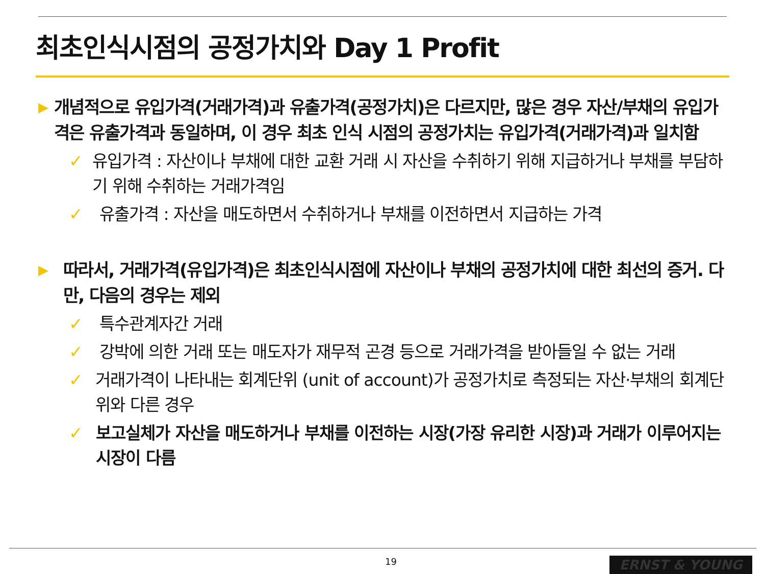최초인식시점의 공정가치와 Day 1 Profit
▶
개념적으로 유입가격(거래가격)과 유출가격(공정가치)은 다르지만, 많은 경우 자산/부채의 유입가격은 유출가격과 동일하며, 이 경우 최초 인식 시점의 공정가치는 유입가격(거래가격)과 일치함
✓ 유입가격 : 자산이나 부채에 대한 교환 거래 시 자산을 수취하기 위해 지급하거나 부채를 부담하기 위해 수취하는 거래가격임
✓ 유출가격 : 자산을 매도하면서 수취하거나 부채를 이전하면서 지급하는 가격
▶
따라서, 거래가격(유입가격)은 최초인식시점에 자산이나 부채의 공정가치에 대한 최선의 증거. 다만, 다음의 경우는 제외
✓ 특수관계자간 거래
✓ 강박에 의한 거래 또는 매도자가 재무적 곤경 등으로 거래가격을 받아들일 수 없는 거래
✓ 거래가격이 나타내는 회계단위 (unit of account)가 공정가치로 측정되는 자산·부채의 회계단위와 다른 경우
✓ 보고실체가 자산을 매도하거나 부채를 이전하는 시장(가장 유리한 시장)과 거래가 이루어지는 시장이 다름
19 ERNST & YOUNG